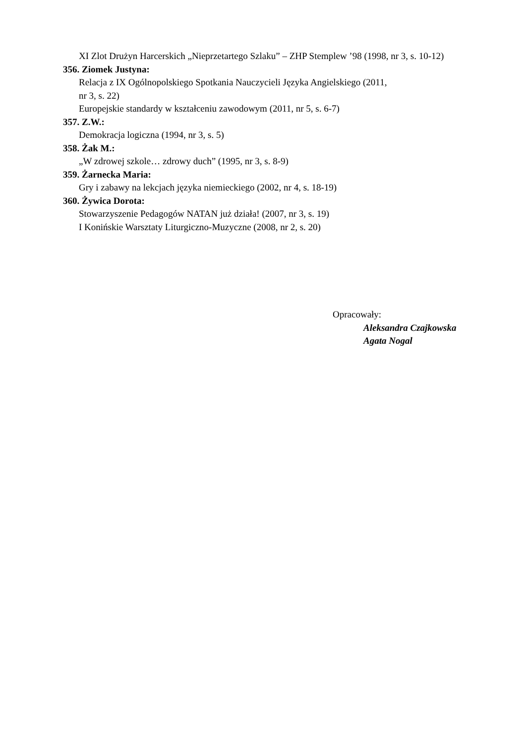XI Zlot Drużyn Harcerskich „Nieprzetartego Szlaku” – ZHP Stemplew ’98 (1998, nr 3, s. 10-12)
356. Ziomek Justyna:
Relacja z IX Ogólnopolskiego Spotkania Nauczycieli Języka Angielskiego (2011,
nr 3, s. 22)
Europejskie standardy w kształceniu zawodowym (2011, nr 5, s. 6-7)
357. Z.W.:
Demokracja logiczna (1994, nr 3, s. 5)
358. Żak M.:
„W zdrowej szkole… zdrowy duch” (1995, nr 3, s. 8-9)
359. Żarnecka Maria:
Gry i zabawy na lekcjach języka niemieckiego (2002, nr 4, s. 18-19)
360. Żywica Dorota:
Stowarzyszenie Pedagogów NATAN już działa! (2007, nr 3, s. 19)
I Konińskie Warsztaty Liturgiczno-Muzyczne (2008, nr 2, s. 20)
Opracowały:
Aleksandra Czajkowska
Agata Nogal